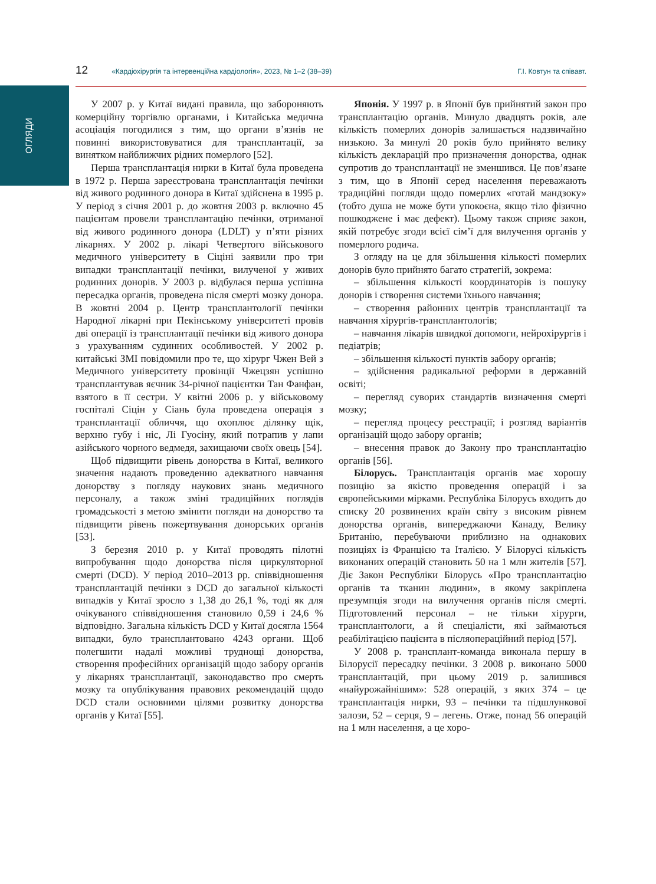ОГЛЯДИ
12 «Кардіохірургія та інтервенційна кардіологія», 2023, № 1–2 (38–39) Г.І. Ковтун та співавт.
У 2007 р. у Китаї видані правила, що забороняють комерційну торгівлю органами, і Китайська медична асоціація погодилися з тим, що органи в’язнів не повинні використовуватися для трансплантації, за винятком найближчих рідних померлого [52].
Перша трансплантація нирки в Китаї була проведена в 1972 р. Перша зареєстрована трансплантація печінки від живого родинного донора в Китаї здійснена в 1995 р. У період з січня 2001 р. до жовтня 2003 р. включно 45 пацієнтам провели трансплантацію печінки, отриманої від живого родинного донора (LDLT) у п’яти різних лікарнях. У 2002 р. лікарі Четвертого військового медичного університету в Сіціні заявили про три випадки трансплантації печінки, вилученої у живих родинних донорів. У 2003 р. відбулася перша успішна пересадка органів, проведена після смерті мозку донора. В жовтні 2004 р. Центр трансплантології печінки Народної лікарні при Пекінському університеті провів дві операції із трансплантації печінки від живого донора з урахуванням судинних особливостей. У 2002 р. китайські ЗМІ повідомили про те, що хірург Чжен Вей з Медичного університету провінції Чжецзян успішно трансплантував яєчник 34-річної пацієнтки Тан Фанфан, взятого в її сестри. У квітні 2006 р. у військовому госпіталі Сіцін у Сіань була проведена операція з трансплантації обличчя, що охоплює ділянку щік, верхню губу і ніс, Лі Гуосіну, який потрапив у лапи азійського чорного ведмедя, захищаючи своїх овець [54].
Щоб підвищити рівень донорства в Китаї, великого значення надають проведенню адекватного навчання донорству з погляду наукових знань медичного персоналу, а також зміні традиційних поглядів громадськості з метою змінити погляди на донорство та підвищити рівень пожертвування донорських органів [53].
З березня 2010 р. у Китаї проводять пілотні випробування щодо донорства після циркуляторної смерті (DCD). У період 2010–2013 рр. співвідношення трансплантацій печінки з DCD до загальної кількості випадків у Китаї зросло з 1,38 до 26,1 %, тоді як для очікуваного співвідношення становило 0,59 і 24,6 % відповідно. Загальна кількість DCD у Китаї досягла 1564 випадки, було трансплантовано 4243 органи. Щоб полегшити надалі можливі труднощі донорства, створення професійних організацій щодо забору органів у лікарнях трансплантації, законодавство про смерть мозку та опублікування правових рекомендацій щодо DCD стали основними цілями розвитку донорства органів у Китаї [55].
Японія. У 1997 р. в Японії був прийнятий закон про трансплантацію органів. Минуло двадцять років, але кількість померлих донорів залишається надзвичайно низькою. За минулі 20 років було прийнято велику кількість декларацій про призначення донорства, однак супротив до трансплантації не зменшився. Це пов’язане з тим, що в Японії серед населення переважають традиційні погляди щодо померлих «готай мандзоку» (тобто душа не може бути упокоєна, якщо тіло фізично пошкоджене і має дефект). Цьому також сприяє закон, якій потребує згоди всієї сім’ї для вилучення органів у померлого родича.
З огляду на це для збільшення кількості померлих донорів було прийнято багато стратегій, зокрема:
– збільшення кількості координаторів із пошуку донорів і створення системи їхнього навчання;
– створення районних центрів трансплантації та навчання хірургів-трансплантологів;
– навчання лікарів швидкої допомоги, нейрохірургів і педіатрів;
– збільшення кількості пунктів забору органів;
– здійснення радикальної реформи в державній освіті;
– перегляд суворих стандартів визначення смерті мозку;
– перегляд процесу реєстрації; і розгляд варіантів організацій щодо забору органів;
– внесення правок до Закону про трансплантацію органів [56].
Білорусь. Трансплантація органів має хорошу позицію за якістю проведення операцій і за європейськими мірками. Республіка Білорусь входить до списку 20 розвинених країн світу з високим рівнем донорства органів, випереджаючи Канаду, Велику Британію, перебуваючи приблизно на однакових позиціях із Францією та Італією. У Білорусі кількість виконаних операцій становить 50 на 1 млн жителів [57]. Діє Закон Республіки Білорусь «Про трансплантацію органів та тканин людини», в якому закріплена презумпція згоди на вилучення органів після смерті. Підготовлений персонал – не тільки хірурги, трансплантологи, а й спеціалісти, які займаються реабілітацією пацієнта в післяопераційний період [57].
У 2008 р. трансплант-команда виконала першу в Білорусії пересадку печінки. З 2008 р. виконано 5000 трансплантацій, при цьому 2019 р. залишився «найурожайнішим»: 528 операцій, з яких 374 – це трансплантація нирки, 93 – печінки та підшлункової залози, 52 – серця, 9 – легень. Отже, понад 56 операцій на 1 млн населення, а це хоро-